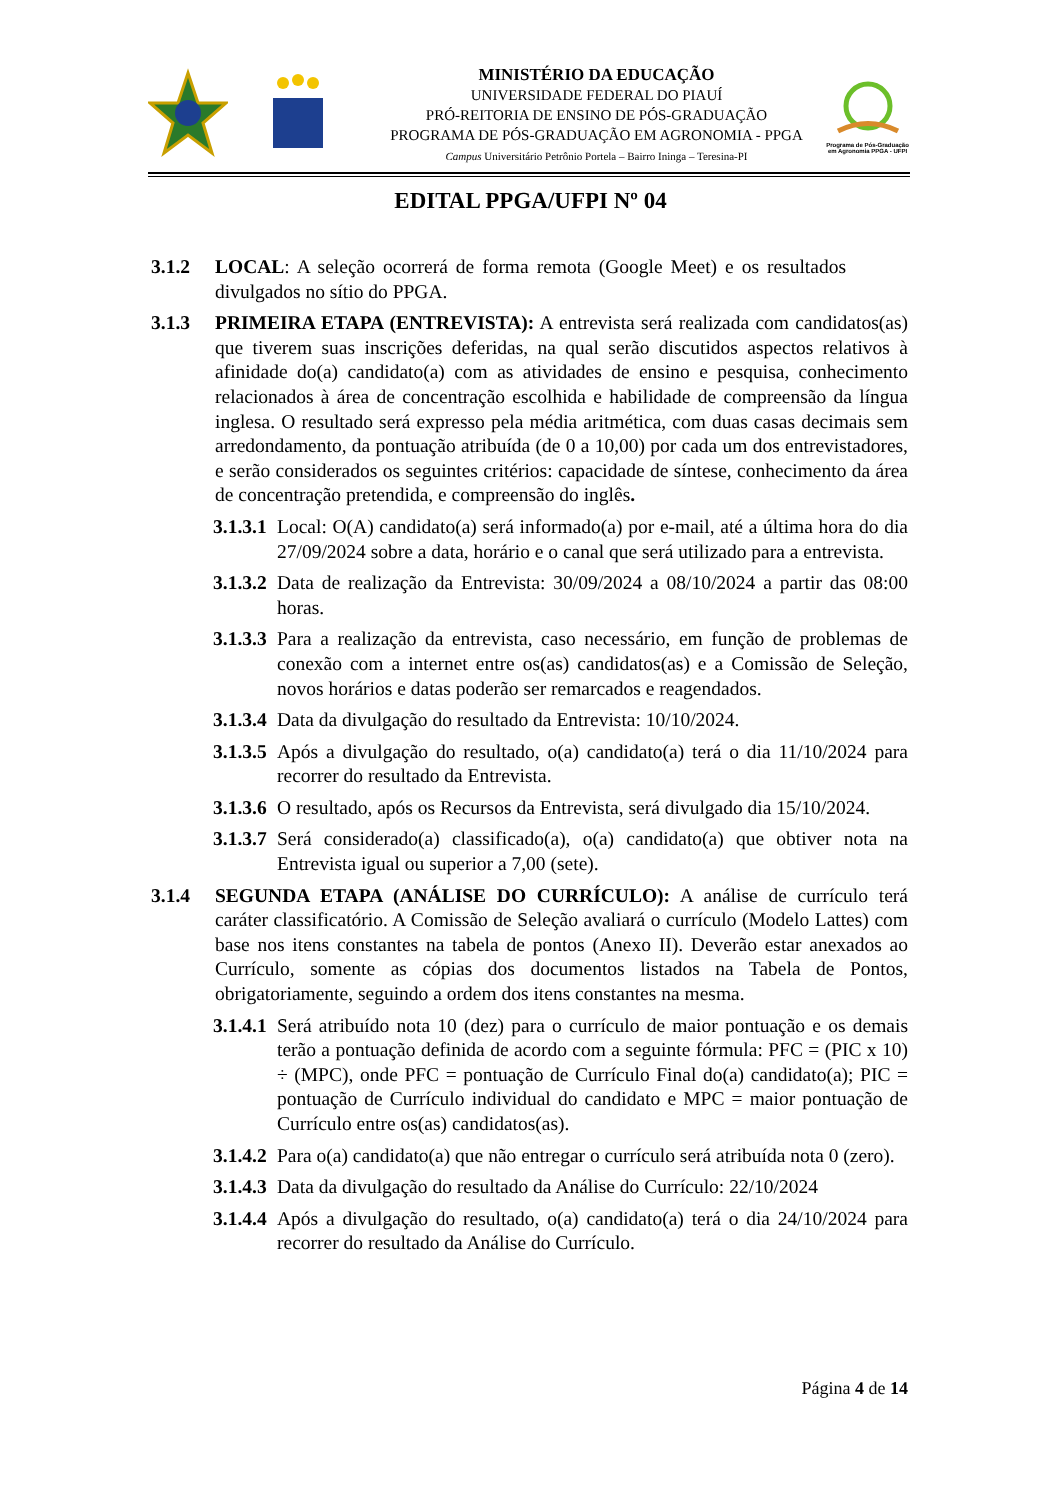MINISTÉRIO DA EDUCAÇÃO
UNIVERSIDADE FEDERAL DO PIAUÍ
PRÓ-REITORIA DE ENSINO DE PÓS-GRADUAÇÃO
PROGRAMA DE PÓS-GRADUAÇÃO EM AGRONOMIA - PPGA
Campus Universitário Petrônio Portela – Bairro Ininga – Teresina-PI
Programa de Pós-Graduação em Agronomia PPGA - UFPI
EDITAL PPGA/UFPI Nº 04
3.1.2 LOCAL: A seleção ocorrerá de forma remota (Google Meet) e os resultados divulgados no sítio do PPGA.
3.1.3 PRIMEIRA ETAPA (ENTREVISTA): A entrevista será realizada com candidatos(as) que tiverem suas inscrições deferidas, na qual serão discutidos aspectos relativos à afinidade do(a) candidato(a) com as atividades de ensino e pesquisa, conhecimento relacionados à área de concentração escolhida e habilidade de compreensão da língua inglesa. O resultado será expresso pela média aritmética, com duas casas decimais sem arredondamento, da pontuação atribuída (de 0 a 10,00) por cada um dos entrevistadores, e serão considerados os seguintes critérios: capacidade de síntese, conhecimento da área de concentração pretendida, e compreensão do inglês.
3.1.3.1
Local: O(A) candidato(a) será informado(a) por e-mail, até a última hora do dia 27/09/2024 sobre a data, horário e o canal que será utilizado para a entrevista.
3.1.3.2
Data de realização da Entrevista: 30/09/2024 a 08/10/2024 a partir das 08:00 horas.
3.1.3.3
Para a realização da entrevista, caso necessário, em função de problemas de conexão com a internet entre os(as) candidatos(as) e a Comissão de Seleção, novos horários e datas poderão ser remarcados e reagendados.
3.1.3.4
Data da divulgação do resultado da Entrevista: 10/10/2024.
3.1.3.5
Após a divulgação do resultado, o(a) candidato(a) terá o dia 11/10/2024 para recorrer do resultado da Entrevista.
3.1.3.6
O resultado, após os Recursos da Entrevista, será divulgado dia 15/10/2024.
3.1.3.7
Será considerado(a) classificado(a), o(a) candidato(a) que obtiver nota na Entrevista igual ou superior a 7,00 (sete).
3.1.4 SEGUNDA ETAPA (ANÁLISE DO CURRÍCULO): A análise de currículo terá caráter classificatório. A Comissão de Seleção avaliará o currículo (Modelo Lattes) com base nos itens constantes na tabela de pontos (Anexo II). Deverão estar anexados ao Currículo, somente as cópias dos documentos listados na Tabela de Pontos, obrigatoriamente, seguindo a ordem dos itens constantes na mesma.
3.1.4.1
Será atribuído nota 10 (dez) para o currículo de maior pontuação e os demais terão a pontuação definida de acordo com a seguinte fórmula: PFC = (PIC x 10) ÷ (MPC), onde PFC = pontuação de Currículo Final do(a) candidato(a); PIC = pontuação de Currículo individual do candidato e MPC = maior pontuação de Currículo entre os(as) candidatos(as).
3.1.4.2
Para o(a) candidato(a) que não entregar o currículo será atribuída nota 0 (zero).
3.1.4.3
Data da divulgação do resultado da Análise do Currículo: 22/10/2024
3.1.4.4
Após a divulgação do resultado, o(a) candidato(a) terá o dia 24/10/2024 para recorrer do resultado da Análise do Currículo.
Página 4 de 14